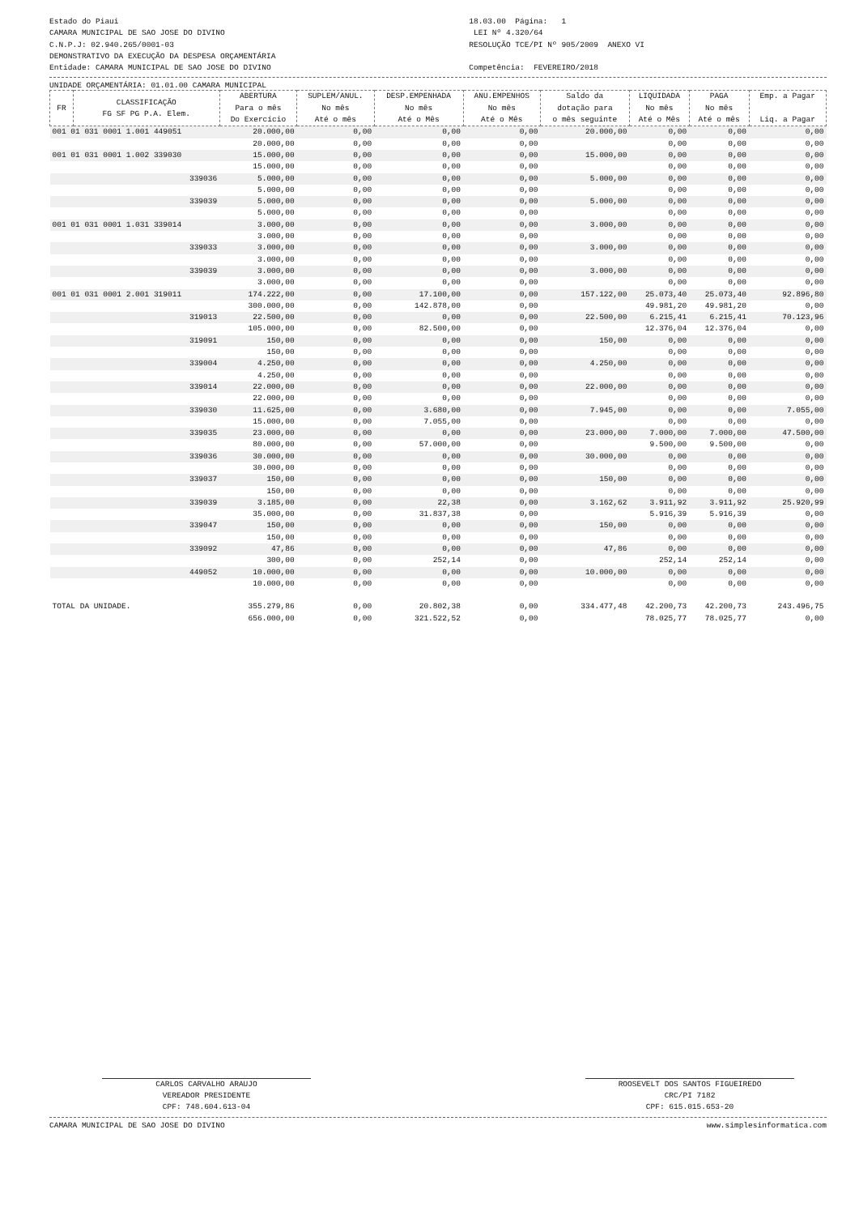Estado do Piaui
CAMARA MUNICIPAL DE SAO JOSE DO DIVINO
C.N.P.J: 02.940.265/0001-03
DEMONSTRATIVO DA EXECUÇÃO DA DESPESA ORÇAMENTÁRIA
Entidade: CAMARA MUNICIPAL DE SAO JOSE DO DIVINO
18.03.00 Página: 1
LEI Nº 4.320/64
RESOLUÇÃO TCE/PI Nº 905/2009 ANEXO VI
Competência: FEVEREIRO/2018
UNIDADE ORÇAMENTÁRIA: 01.01.00 CAMARA MUNICIPAL
| FR | CLASSIFICAÇÃO FG SF PG P.A. Elem. | ABERTURA Para o mês Do Exercício | SUPLEM/ANUL. No mês Até o mês | DESP.EMPENHADA No mês Até o Mês | ANU.EMPENHOS No mês Até o Mês | Saldo da dotação para o mês seguinte | LIQUIDADA No mês Até o Mês | PAGA No mês Até o mês | Emp. a Pagar Liq. a Pagar |
| --- | --- | --- | --- | --- | --- | --- | --- | --- | --- |
| 001 01 031 0001 1.001 449051 | | 20.000,00 | 0,00 | 0,00 | 0,00 | 20.000,00 | 0,00 | 0,00 | 0,00 |
| | | 20.000,00 | 0,00 | 0,00 | 0,00 | | 0,00 | 0,00 | 0,00 |
| 001 01 031 0001 1.002 339030 | | 15.000,00 | 0,00 | 0,00 | 0,00 | 15.000,00 | 0,00 | 0,00 | 0,00 |
| | | 15.000,00 | 0,00 | 0,00 | 0,00 | | 0,00 | 0,00 | 0,00 |
| 339036 | | 5.000,00 | 0,00 | 0,00 | 0,00 | 5.000,00 | 0,00 | 0,00 | 0,00 |
| | | 5.000,00 | 0,00 | 0,00 | 0,00 | | 0,00 | 0,00 | 0,00 |
| 339039 | | 5.000,00 | 0,00 | 0,00 | 0,00 | 5.000,00 | 0,00 | 0,00 | 0,00 |
| | | 5.000,00 | 0,00 | 0,00 | 0,00 | | 0,00 | 0,00 | 0,00 |
| 001 01 031 0001 1.031 339014 | | 3.000,00 | 0,00 | 0,00 | 0,00 | 3.000,00 | 0,00 | 0,00 | 0,00 |
| | | 3.000,00 | 0,00 | 0,00 | 0,00 | | 0,00 | 0,00 | 0,00 |
| 339033 | | 3.000,00 | 0,00 | 0,00 | 0,00 | 3.000,00 | 0,00 | 0,00 | 0,00 |
| | | 3.000,00 | 0,00 | 0,00 | 0,00 | | 0,00 | 0,00 | 0,00 |
| 339039 | | 3.000,00 | 0,00 | 0,00 | 0,00 | 3.000,00 | 0,00 | 0,00 | 0,00 |
| | | 3.000,00 | 0,00 | 0,00 | 0,00 | | 0,00 | 0,00 | 0,00 |
| 001 01 031 0001 2.001 319011 | | 174.222,00 | 0,00 | 17.100,00 | 0,00 | 157.122,00 | 25.073,40 | 25.073,40 | 92.896,80 |
| | | 300.000,00 | 0,00 | 142.878,00 | 0,00 | | 49.981,20 | 49.981,20 | 0,00 |
| 319013 | | 22.500,00 | 0,00 | 0,00 | 0,00 | 22.500,00 | 6.215,41 | 6.215,41 | 70.123,96 |
| | | 105.000,00 | 0,00 | 82.500,00 | 0,00 | | 12.376,04 | 12.376,04 | 0,00 |
| 319091 | | 150,00 | 0,00 | 0,00 | 0,00 | 150,00 | 0,00 | 0,00 | 0,00 |
| | | 150,00 | 0,00 | 0,00 | 0,00 | | 0,00 | 0,00 | 0,00 |
| 339004 | | 4.250,00 | 0,00 | 0,00 | 0,00 | 4.250,00 | 0,00 | 0,00 | 0,00 |
| | | 4.250,00 | 0,00 | 0,00 | 0,00 | | 0,00 | 0,00 | 0,00 |
| 339014 | | 22.000,00 | 0,00 | 0,00 | 0,00 | 22.000,00 | 0,00 | 0,00 | 0,00 |
| | | 22.000,00 | 0,00 | 0,00 | 0,00 | | 0,00 | 0,00 | 0,00 |
| 339030 | | 11.625,00 | 0,00 | 3.680,00 | 0,00 | 7.945,00 | 0,00 | 0,00 | 7.055,00 |
| | | 15.000,00 | 0,00 | 7.055,00 | 0,00 | | 0,00 | 0,00 | 0,00 |
| 339035 | | 23.000,00 | 0,00 | 0,00 | 0,00 | 23.000,00 | 7.000,00 | 7.000,00 | 47.500,00 |
| | | 80.000,00 | 0,00 | 57.000,00 | 0,00 | | 9.500,00 | 9.500,00 | 0,00 |
| 339036 | | 30.000,00 | 0,00 | 0,00 | 0,00 | 30.000,00 | 0,00 | 0,00 | 0,00 |
| | | 30.000,00 | 0,00 | 0,00 | 0,00 | | 0,00 | 0,00 | 0,00 |
| 339037 | | 150,00 | 0,00 | 0,00 | 0,00 | 150,00 | 0,00 | 0,00 | 0,00 |
| | | 150,00 | 0,00 | 0,00 | 0,00 | | 0,00 | 0,00 | 0,00 |
| 339039 | | 3.185,00 | 0,00 | 22,38 | 0,00 | 3.162,62 | 3.911,92 | 3.911,92 | 25.920,99 |
| | | 35.000,00 | 0,00 | 31.837,38 | 0,00 | | 5.916,39 | 5.916,39 | 0,00 |
| 339047 | | 150,00 | 0,00 | 0,00 | 0,00 | 150,00 | 0,00 | 0,00 | 0,00 |
| | | 150,00 | 0,00 | 0,00 | 0,00 | | 0,00 | 0,00 | 0,00 |
| 339092 | | 47,86 | 0,00 | 0,00 | 0,00 | 47,86 | 0,00 | 0,00 | 0,00 |
| | | 300,00 | 0,00 | 252,14 | 0,00 | | 252,14 | 252,14 | 0,00 |
| 449052 | | 10.000,00 | 0,00 | 0,00 | 0,00 | 10.000,00 | 0,00 | 0,00 | 0,00 |
| | | 10.000,00 | 0,00 | 0,00 | 0,00 | | 0,00 | 0,00 | 0,00 |
| TOTAL DA UNIDADE. | | 355.279,86 | 0,00 | 20.802,38 | 0,00 | 334.477,48 | 42.200,73 | 42.200,73 | 243.496,75 |
| | | 656.000,00 | 0,00 | 321.522,52 | 0,00 | | 78.025,77 | 78.025,77 | 0,00 |
CARLOS CARVALHO ARAUJO
VEREADOR PRESIDENTE
CPF: 748.604.613-04
ROOSEVELT DOS SANTOS FIGUEIREDO
CRC/PI 7182
CPF: 615.015.653-20
CAMARA MUNICIPAL DE SAO JOSE DO DIVINO www.simplesinformatica.com